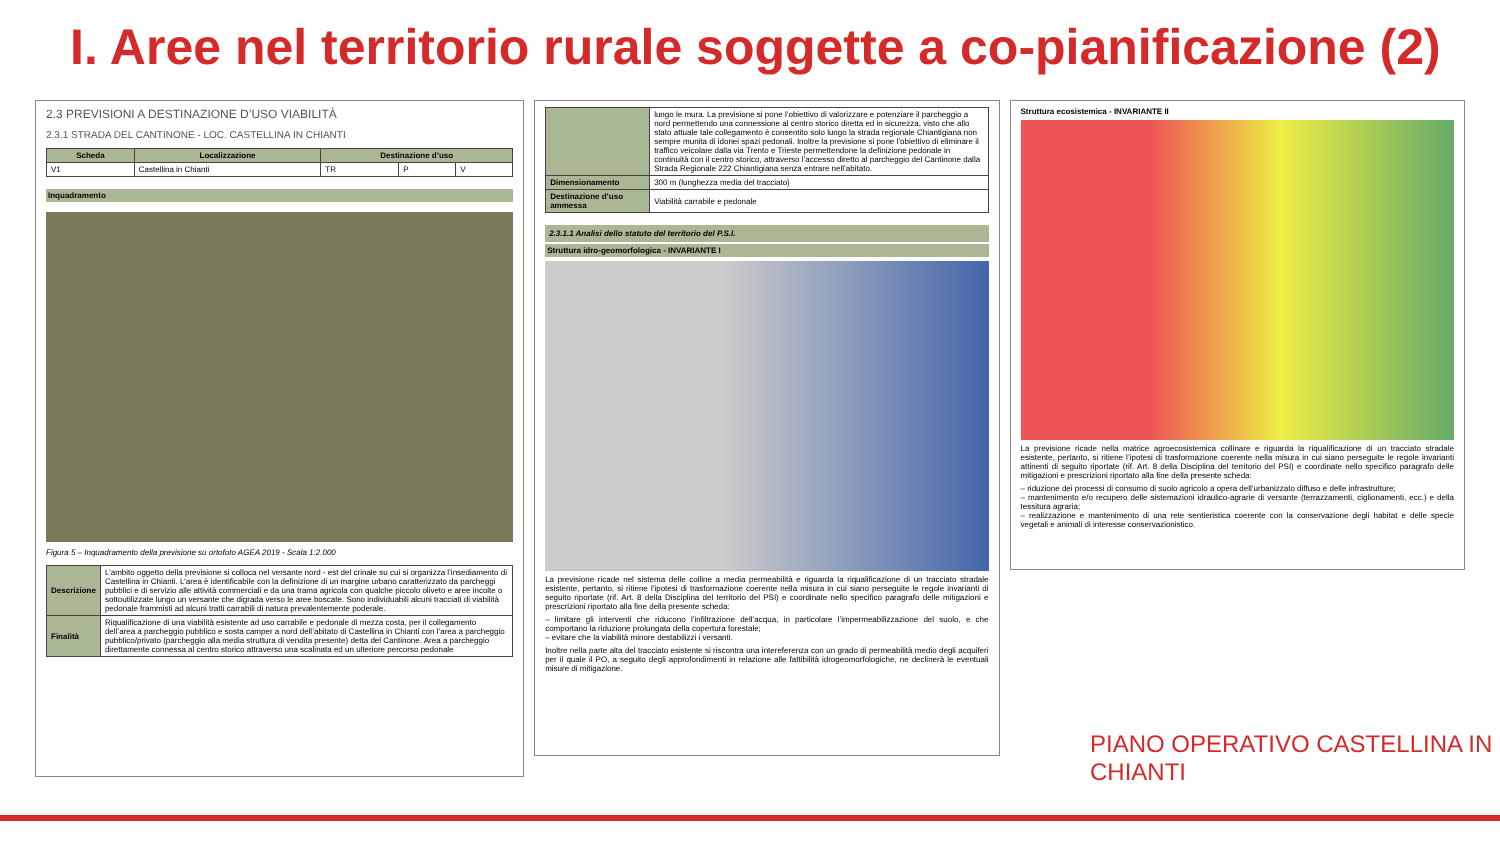I. Aree nel territorio rurale soggette a co-pianificazione (2)
2.3 PREVISIONI A DESTINAZIONE D’USO VIABILITÀ
2.3.1 STRADA DEL CANTINONE - LOC. CASTELLINA IN CHIANTI
| Scheda | Localizzazione | Destinazione d’uso | | |
| --- | --- | --- | --- | --- |
| V1 | Castellina in Chianti | TR | P | V |
Inquadramento
Figura 5 – Inquadramento della previsione su ortofoto AGEA 2019 - Scala 1:2.000
| Descrizione | L’ambito oggetto della previsione si colloca nel versante nord - est del crinale su cui si organizza l’insediamento di Castellina in Chianti. L’area è identificabile con la definizione di un margine urbano caratterizzato da parcheggi pubblici e di servizio alle attività commerciali e da una trama agricola con qualche piccolo oliveto e aree incolte o sottoutilizzate lungo un versante che digrada verso le aree boscate. Sono individuabili alcuni tracciati di viabilità pedonale frammisti ad alcuni tratti carrabili di natura prevalentemente poderale. |
| Finalità | Riqualificazione di una viabilità esistente ad uso carrabile e pedonale di mezza costa, per il collegamento dell’area a parcheggio pubblico e sosta camper a nord dell’abitato di Castellina in Chianti con l’area a parcheggio pubblico/privato (parcheggio alla media struttura di vendita presente) detta del Cantinone. Area a parcheggio direttamente connessa al centro storico attraverso una scalinata ed un ulteriore percorso pedonale |
| | lungo le mura. La previsione si pone l’obiettivo di valorizzare e potenziare il parcheggio a nord permettendo una connessione al centro storico diretta ed in sicurezza, visto che allo stato attuale tale collegamento è consentito solo lungo la strada regionale Chiantigiana non sempre munita di idonei spazi pedonali. Inoltre la previsione si pone l’obiettivo di eliminare il traffico veicolare dalla via Trento e Trieste permettendone la definizione pedonale in continuità con il centro storico, attraverso l’accesso diretto al parcheggio del Cantinone dalla Strada Regionale 222 Chiantigiana senza entrare nell’abitato. |
| Dimensionamento | 300 m (lunghezza media del tracciato) |
| Destinazione d’uso ammessa | Viabilità carrabile e pedonale |
2.3.1.1 Analisi dello statuto del territorio del P.S.I.
Struttura idro-geomorfologica - INVARIANTE I
La previsione ricade nel sistema delle colline a media permeabilità e riguarda la riqualificazione di un tracciato stradale esistente, pertanto, si ritiene l’ipotesi di trasformazione coerente nella misura in cui siano perseguite le regole invarianti di seguito riportate (rif. Art. 8 della Disciplina del territorio del PSI) e coordinate nello specifico paragrafo delle mitigazioni e prescrizioni riportato alla fine della presente scheda:
– limitare gli interventi che riducono l’infiltrazione dell’acqua, in particolare l’impermeabilizzazione del suolo, e che comportano la riduzione prolungata della copertura forestale;
– evitare che la viabilità minore destabilizzi i versanti.
Inoltre nella parte alta del tracciato esistente si riscontra una intereferenza con un grado di permeabilità medio degli acquiferi per il quale il PO, a seguito degli approfondimenti in relazione alle fattibilità idrogeomorfologiche, ne declinerà le eventuali misure di mitigazione.
Struttura ecosistemica - INVARIANTE II
La previsione ricade nella matrice agroecosistemica collinare e riguarda la riqualificazione di un tracciato stradale esistente, pertanto, si ritiene l’ipotesi di trasformazione coerente nella misura in cui siano perseguite le regole invarianti attinenti di seguito riportate (rif. Art. 8 della Disciplina del territorio del PSI) e coordinate nello specifico paragrafo delle mitigazioni e prescrizioni riportato alla fine della presente scheda:
– riduzione dei processi di consumo di suolo agricolo a opera dell’urbanizzato diffuso e delle infrastrutture;
– mantenimento e/o recupero delle sistemazioni idraulico-agrarie di versante (terrazzamenti, ciglionamenti, ecc.) e della tessitura agraria;
– realizzazione e mantenimento di una rete sentieristica coerente con la conservazione degli habitat e delle specie vegetali e animali di interesse conservazionistico.
PIANO OPERATIVO CASTELLINA IN CHIANTI